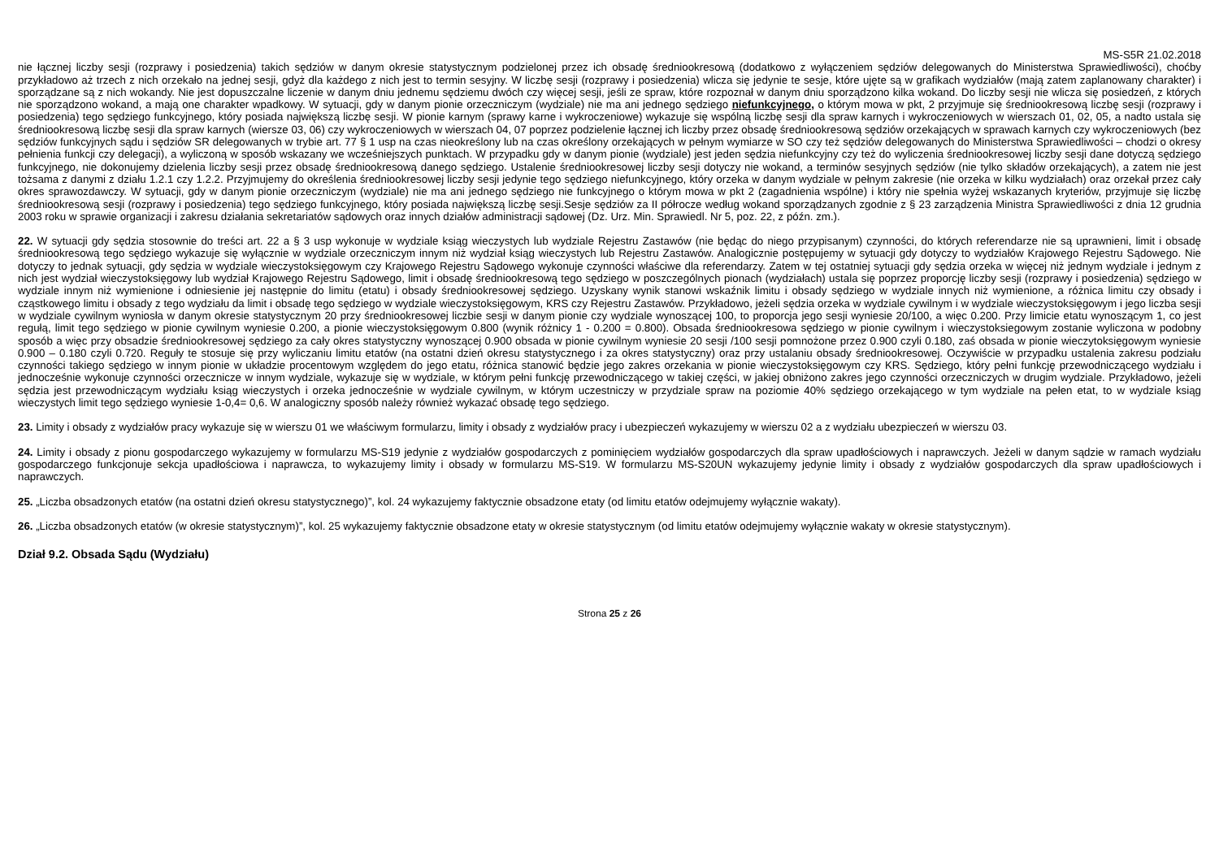MS-S5R 21.02.2018
nie łącznej liczby sesji (rozprawy i posiedzenia) takich sędziów w danym okresie statystycznym podzielonej przez ich obsadę średniookresową (dodatkowo z wyłączeniem sędziów delegowanych do Ministerstwa Sprawiedliwości), choćby przykładowo aż trzech z nich orzekało na jednej sesji, gdyż dla każdego z nich jest to termin sesyjny. W liczbę sesji (rozprawy i posiedzenia) wlicza się jedynie te sesje, które ujęte są w grafikach wydziałów (mają zatem zaplanowany charakter) i sporządzane są z nich wokandy. Nie jest dopuszczalne liczenie w danym dniu jednemu sędziemu dwóch czy więcej sesji, jeśli ze spraw, które rozpoznał w danym dniu sporządzono kilka wokand. Do liczby sesji nie wlicza się posiedzeń, z których nie sporządzono wokand, a mają one charakter wpadkowy. W sytuacji, gdy w danym pionie orzeczniczym (wydziale) nie ma ani jednego sędziego niefunkcyjnego, o którym mowa w pkt, 2 przyjmuje się średniookresową liczbę sesji (rozprawy i posiedzenia) tego sędziego funkcyjnego, który posiada największą liczbę sesji. W pionie karnym (sprawy karne i wykroczeniowe) wykazuje się wspólną liczbę sesji dla spraw karnych i wykroczeniowych w wierszach 01, 02, 05, a nadto ustala się średniookresową liczbę sesji dla spraw karnych (wiersze 03, 06) czy wykroczeniowych w wierszach 04, 07 poprzez podzielenie łącznej ich liczby przez obsadę średniookresową sędziów orzekających w sprawach karnych czy wykroczeniowych (bez sędziów funkcyjnych sądu i sędziów SR delegowanych w trybie art. 77 § 1 usp na czas nieokreślony lub na czas określony orzekających w pełnym wymiarze w SO czy też sędziów delegowanych do Ministerstwa Sprawiedliwości – chodzi o okresy pełnienia funkcji czy delegacji), a wyliczoną w sposób wskazany we wcześniejszych punktach. W przypadku gdy w danym pionie (wydziale) jest jeden sędzia niefunkcyjny czy też do wyliczenia średniookresowej liczby sesji dane dotyczą sędziego funkcyjnego, nie dokonujemy dzielenia liczby sesji przez obsadę średniookresową danego sędziego. Ustalenie średniookresowej liczby sesji dotyczy nie wokand, a terminów sesyjnych sędziów (nie tylko składów orzekających), a zatem nie jest tożsama z danymi z działu 1.2.1 czy 1.2.2. Przyjmujemy do określenia średniookresowej liczby sesji jedynie tego sędziego niefunkcyjnego, który orzeka w danym wydziale w pełnym zakresie (nie orzeka w kilku wydziałach) oraz orzekał przez cały okres sprawozdawczy. W sytuacji, gdy w danym pionie orzeczniczym (wydziale) nie ma ani jednego sędziego nie funkcyjnego o którym mowa w pkt 2 (zagadnienia wspólne) i który nie spełnia wyżej wskazanych kryteriów, przyjmuje się liczbę średniookresową sesji (rozprawy i posiedzenia) tego sędziego funkcyjnego, który posiada największą liczbę sesji.Sesje sędziów za II półrocze według wokand sporządzanych zgodnie z § 23 zarządzenia Ministra Sprawiedliwości z dnia 12 grudnia 2003 roku w sprawie organizacji i zakresu działania sekretariatów sądowych oraz innych działów administracji sądowej (Dz. Urz. Min. Sprawiedl. Nr 5, poz. 22, z późn. zm.).
22. W sytuacji gdy sędzia stosownie do treści art. 22 a § 3 usp wykonuje w wydziale ksiąg wieczystych lub wydziale Rejestru Zastawów (nie będąc do niego przypisanym) czynności, do których referendarze nie są uprawnieni, limit i obsadę średniookresową tego sędziego wykazuje się wyłącznie w wydziale orzeczniczym innym niż wydział ksiąg wieczystych lub Rejestru Zastawów. Analogicznie postępujemy w sytuacji gdy dotyczy to wydziałów Krajowego Rejestru Sądowego. Nie dotyczy to jednak sytuacji, gdy sędzia w wydziale wieczystoksięgowym czy Krajowego Rejestru Sądowego wykonuje czynności właściwe dla referendarzy. Zatem w tej ostatniej sytuacji gdy sędzia orzeka w więcej niż jednym wydziale i jednym z nich jest wydział wieczystoksięgowy lub wydział Krajowego Rejestru Sądowego, limit i obsadę średniookresową tego sędziego w poszczególnych pionach (wydziałach) ustala się poprzez proporcję liczby sesji (rozprawy i posiedzenia) sędziego w wydziale innym niż wymienione i odniesienie jej następnie do limitu (etatu) i obsady średniookresowej sędziego. Uzyskany wynik stanowi wskaźnik limitu i obsady sędziego w wydziale innych niż wymienione, a różnica limitu czy obsady i cząstkowego limitu i obsady z tego wydziału da limit i obsadę tego sędziego w wydziale wieczystoksięgowym, KRS czy Rejestru Zastawów. Przykładowo, jeżeli sędzia orzeka w wydziale cywilnym i w wydziale wieczystoksięgowym i jego liczba sesji w wydziale cywilnym wyniosła w danym okresie statystycznym 20 przy średniookresowej liczbie sesji w danym pionie czy wydziale wynoszącej 100, to proporcja jego sesji wyniesie 20/100, a więc 0.200. Przy limicie etatu wynoszącym 1, co jest regułą, limit tego sędziego w pionie cywilnym wyniesie 0.200, a pionie wieczystoksięgowym 0.800 (wynik różnicy 1 - 0.200 = 0.800). Obsada średniookresowa sędziego w pionie cywilnym i wieczystoksiegowym zostanie wyliczona w podobny sposób a więc przy obsadzie średniookresowej sędziego za cały okres statystyczny wynoszącej 0.900 obsada w pionie cywilnym wyniesie 20 sesji /100 sesji pomnożone przez 0.900 czyli 0.180, zaś obsada w pionie wieczytoksięgowym wyniesie 0.900 – 0.180 czyli 0.720. Reguły te stosuje się przy wyliczaniu limitu etatów (na ostatni dzień okresu statystycznego i za okres statystyczny) oraz przy ustalaniu obsady średniookresowej. Oczywiście w przypadku ustalenia zakresu podziału czynności takiego sędziego w innym pionie w układzie procentowym względem do jego etatu, różnica stanowić będzie jego zakres orzekania w pionie wieczystoksięgowym czy KRS. Sędziego, który pełni funkcję przewodniczącego wydziału i jednocześnie wykonuje czynności orzecznicze w innym wydziale, wykazuje się w wydziale, w którym pełni funkcję przewodniczącego w takiej części, w jakiej obniżono zakres jego czynności orzeczniczych w drugim wydziale. Przykładowo, jeżeli sędzia jest przewodniczącym wydziału ksiąg wieczystych i orzeka jednocześnie w wydziale cywilnym, w którym uczestniczy w przydziale spraw na poziomie 40% sędziego orzekającego w tym wydziale na pełen etat, to w wydziale ksiąg wieczystych limit tego sędziego wyniesie 1-0,4= 0,6. W analogiczny sposób należy również wykazać obsadę tego sędziego.
23. Limity i obsady z wydziałów pracy wykazuje się w wierszu 01 we właściwym formularzu, limity i obsady z wydziałów pracy i ubezpieczeń wykazujemy w wierszu 02 a z wydziału ubezpieczeń w wierszu 03.
24. Limity i obsady z pionu gospodarczego wykazujemy w formularzu MS-S19 jedynie z wydziałów gospodarczych z pominięciem wydziałów gospodarczych dla spraw upadłościowych i naprawczych. Jeżeli w danym sądzie w ramach wydziału gospodarczego funkcjonuje sekcja upadłościowa i naprawcza, to wykazujemy limity i obsady w formularzu MS-S19. W formularzu MS-S20UN wykazujemy jedynie limity i obsady z wydziałów gospodarczych dla spraw upadłościowych i naprawczych.
25. „Liczba obsadzonych etatów (na ostatni dzień okresu statystycznego)”, kol. 24 wykazujemy faktycznie obsadzone etaty (od limitu etatów odejmujemy wyłącznie wakaty).
26. „Liczba obsadzonych etatów (w okresie statystycznym)”, kol. 25 wykazujemy faktycznie obsadzone etaty w okresie statystycznym (od limitu etatów odejmujemy wyłącznie wakaty w okresie statystycznym).
Dział 9.2. Obsada Sądu (Wydziału)
Strona 25 z 26